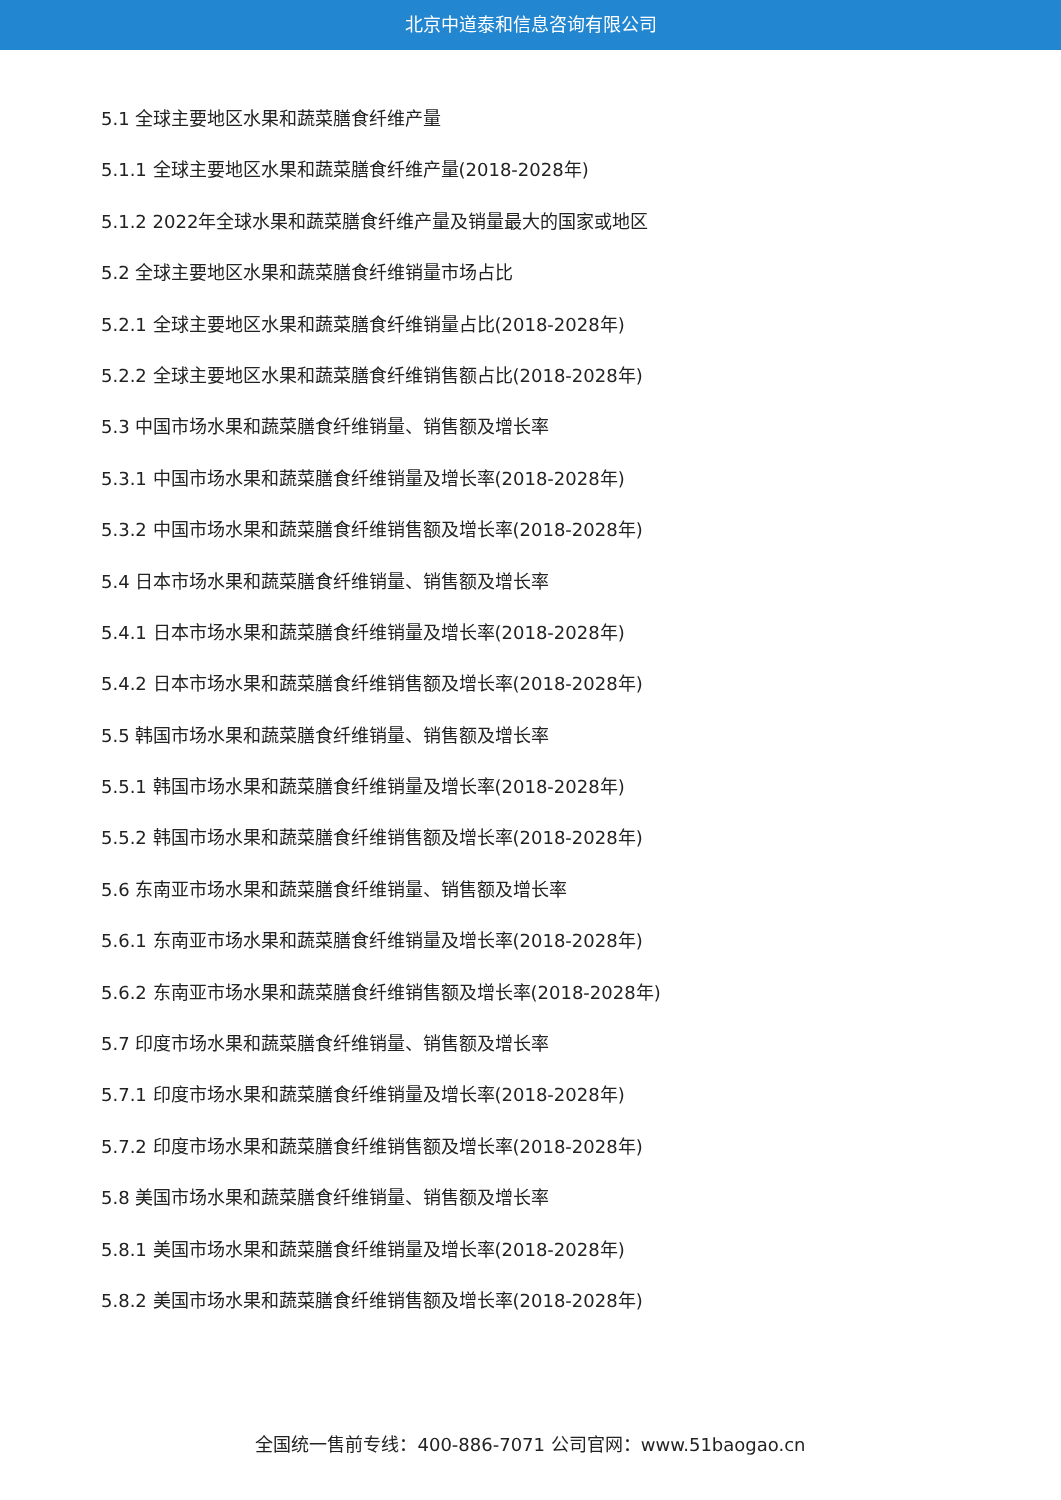北京中道泰和信息咨询有限公司
5.1 全球主要地区水果和蔬菜膳食纤维产量
5.1.1 全球主要地区水果和蔬菜膳食纤维产量(2018-2028年)
5.1.2 2022年全球水果和蔬菜膳食纤维产量及销量最大的国家或地区
5.2 全球主要地区水果和蔬菜膳食纤维销量市场占比
5.2.1 全球主要地区水果和蔬菜膳食纤维销量占比(2018-2028年)
5.2.2 全球主要地区水果和蔬菜膳食纤维销售额占比(2018-2028年)
5.3 中国市场水果和蔬菜膳食纤维销量、销售额及增长率
5.3.1 中国市场水果和蔬菜膳食纤维销量及增长率(2018-2028年)
5.3.2 中国市场水果和蔬菜膳食纤维销售额及增长率(2018-2028年)
5.4 日本市场水果和蔬菜膳食纤维销量、销售额及增长率
5.4.1 日本市场水果和蔬菜膳食纤维销量及增长率(2018-2028年)
5.4.2 日本市场水果和蔬菜膳食纤维销售额及增长率(2018-2028年)
5.5 韩国市场水果和蔬菜膳食纤维销量、销售额及增长率
5.5.1 韩国市场水果和蔬菜膳食纤维销量及增长率(2018-2028年)
5.5.2 韩国市场水果和蔬菜膳食纤维销售额及增长率(2018-2028年)
5.6 东南亚市场水果和蔬菜膳食纤维销量、销售额及增长率
5.6.1 东南亚市场水果和蔬菜膳食纤维销量及增长率(2018-2028年)
5.6.2 东南亚市场水果和蔬菜膳食纤维销售额及增长率(2018-2028年)
5.7 印度市场水果和蔬菜膳食纤维销量、销售额及增长率
5.7.1 印度市场水果和蔬菜膳食纤维销量及增长率(2018-2028年)
5.7.2 印度市场水果和蔬菜膳食纤维销售额及增长率(2018-2028年)
5.8 美国市场水果和蔬菜膳食纤维销量、销售额及增长率
5.8.1 美国市场水果和蔬菜膳食纤维销量及增长率(2018-2028年)
5.8.2 美国市场水果和蔬菜膳食纤维销售额及增长率(2018-2028年)
全国统一售前专线：400-886-7071 公司官网：www.51baogao.cn